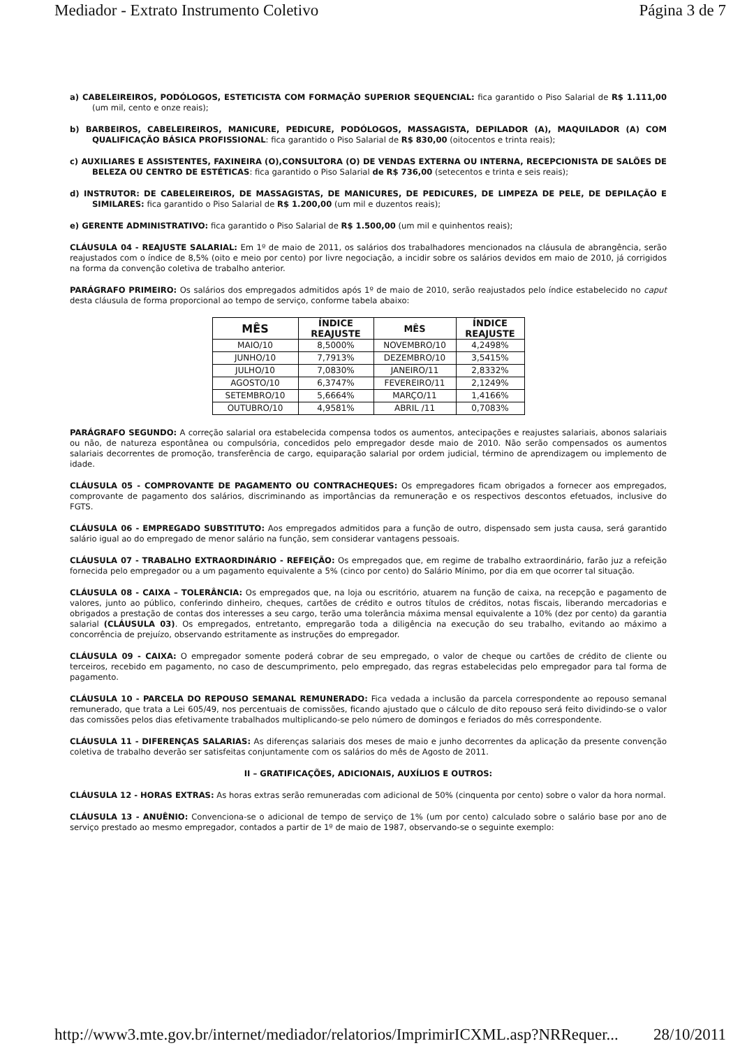Mediador - Extrato Instrumento Coletivo Página 3 de 7
a) CABELEIREIROS, PODÓLOGOS, ESTETICISTA COM FORMAÇÃO SUPERIOR SEQUENCIAL: fica garantido o Piso Salarial de R$ 1.111,00 (um mil, cento e onze reais);
b) BARBEIROS, CABELEIREIROS, MANICURE, PEDICURE, PODÓLOGOS, MASSAGISTA, DEPILADOR (A), MAQUILADOR (A) COM QUALIFICAÇÃO BÁSICA PROFISSIONAL: fica garantido o Piso Salarial de R$ 830,00 (oitocentos e trinta reais);
c) AUXILIARES E ASSISTENTES, FAXINEIRA (O),CONSULTORA (O) DE VENDAS EXTERNA OU INTERNA, RECEPCIONISTA DE SALÕES DE BELEZA OU CENTRO DE ESTÉTICAS: fica garantido o Piso Salarial de R$ 736,00 (setecentos e trinta e seis reais);
d) INSTRUTOR: DE CABELEIREIROS, DE MASSAGISTAS, DE MANICURES, DE PEDICURES, DE LIMPEZA DE PELE, DE DEPILAÇÃO E SIMILARES: fica garantido o Piso Salarial de R$ 1.200,00 (um mil e duzentos reais);
e) GERENTE ADMINISTRATIVO: fica garantido o Piso Salarial de R$ 1.500,00 (um mil e quinhentos reais);
CLÁUSULA 04 - REAJUSTE SALARIAL: Em 1º de maio de 2011, os salários dos trabalhadores mencionados na cláusula de abrangência, serão reajustados com o índice de 8,5% (oito e meio por cento) por livre negociação, a incidir sobre os salários devidos em maio de 2010, já corrigidos na forma da convenção coletiva de trabalho anterior.
PARÁGRAFO PRIMEIRO: Os salários dos empregados admitidos após 1º de maio de 2010, serão reajustados pelo índice estabelecido no caput desta cláusula de forma proporcional ao tempo de serviço, conforme tabela abaixo:
| MÊS | ÍNDICE REAJUSTE | MÊS | ÍNDICE REAJUSTE |
| --- | --- | --- | --- |
| MAIO/10 | 8,5000% | NOVEMBRO/10 | 4,2498% |
| JUNHO/10 | 7,7913% | DEZEMBRO/10 | 3,5415% |
| JULHO/10 | 7,0830% | JANEIRO/11 | 2,8332% |
| AGOSTO/10 | 6,3747% | FEVEREIRO/11 | 2,1249% |
| SETEMBRO/10 | 5,6664% | MARÇO/11 | 1,4166% |
| OUTUBRO/10 | 4,9581% | ABRIL /11 | 0,7083% |
PARÁGRAFO SEGUNDO: A correção salarial ora estabelecida compensa todos os aumentos, antecipações e reajustes salariais, abonos salariais ou não, de natureza espontânea ou compulsória, concedidos pelo empregador desde maio de 2010. Não serão compensados os aumentos salariais decorrentes de promoção, transferência de cargo, equiparação salarial por ordem judicial, término de aprendizagem ou implemento de idade.
CLÁUSULA 05 - COMPROVANTE DE PAGAMENTO OU CONTRACHEQUES: Os empregadores ficam obrigados a fornecer aos empregados, comprovante de pagamento dos salários, discriminando as importâncias da remuneração e os respectivos descontos efetuados, inclusive do FGTS.
CLÁUSULA 06 - EMPREGADO SUBSTITUTO: Aos empregados admitidos para a função de outro, dispensado sem justa causa, será garantido salário igual ao do empregado de menor salário na função, sem considerar vantagens pessoais.
CLÁUSULA 07 - TRABALHO EXTRAORDINÁRIO - REFEIÇÃO: Os empregados que, em regime de trabalho extraordinário, farão juz a refeição fornecida pelo empregador ou a um pagamento equivalente a 5% (cinco por cento) do Salário Mínimo, por dia em que ocorrer tal situação.
CLÁUSULA 08 - CAIXA – TOLERÂNCIA: Os empregados que, na loja ou escritório, atuarem na função de caixa, na recepção e pagamento de valores, junto ao público, conferindo dinheiro, cheques, cartões de crédito e outros títulos de créditos, notas fiscais, liberando mercadorias e obrigados a prestação de contas dos interesses a seu cargo, terão uma tolerância máxima mensal equivalente a 10% (dez por cento) da garantia salarial (CLÁUSULA 03). Os empregados, entretanto, empregarão toda a diligência na execução do seu trabalho, evitando ao máximo a concorrência de prejuízo, observando estritamente as instruções do empregador.
CLÁUSULA 09 - CAIXA: O empregador somente poderá cobrar de seu empregado, o valor de cheque ou cartões de crédito de cliente ou terceiros, recebido em pagamento, no caso de descumprimento, pelo empregado, das regras estabelecidas pelo empregador para tal forma de pagamento.
CLÁUSULA 10 - PARCELA DO REPOUSO SEMANAL REMUNERADO: Fica vedada a inclusão da parcela correspondente ao repouso semanal remunerado, que trata a Lei 605/49, nos percentuais de comissões, ficando ajustado que o cálculo de dito repouso será feito dividindo-se o valor das comissões pelos dias efetivamente trabalhados multiplicando-se pelo número de domingos e feriados do mês correspondente.
CLÁUSULA 11 - DIFERENÇAS SALARIAS: As diferenças salariais dos meses de maio e junho decorrentes da aplicação da presente convenção coletiva de trabalho deverão ser satisfeitas conjuntamente com os salários do mês de Agosto de 2011.
II – GRATIFICAÇÕES, ADICIONAIS, AUXÍLIOS E OUTROS:
CLÁUSULA 12 - HORAS EXTRAS: As horas extras serão remuneradas com adicional de 50% (cinquenta por cento) sobre o valor da hora normal.
CLÁUSULA 13 - ANUÊNIO: Convenciona-se o adicional de tempo de serviço de 1% (um por cento) calculado sobre o salário base por ano de serviço prestado ao mesmo empregador, contados a partir de 1º de maio de 1987, observando-se o seguinte exemplo:
http://www3.mte.gov.br/internet/mediador/relatorios/ImprimirICXML.asp?NRRequer... 28/10/2011